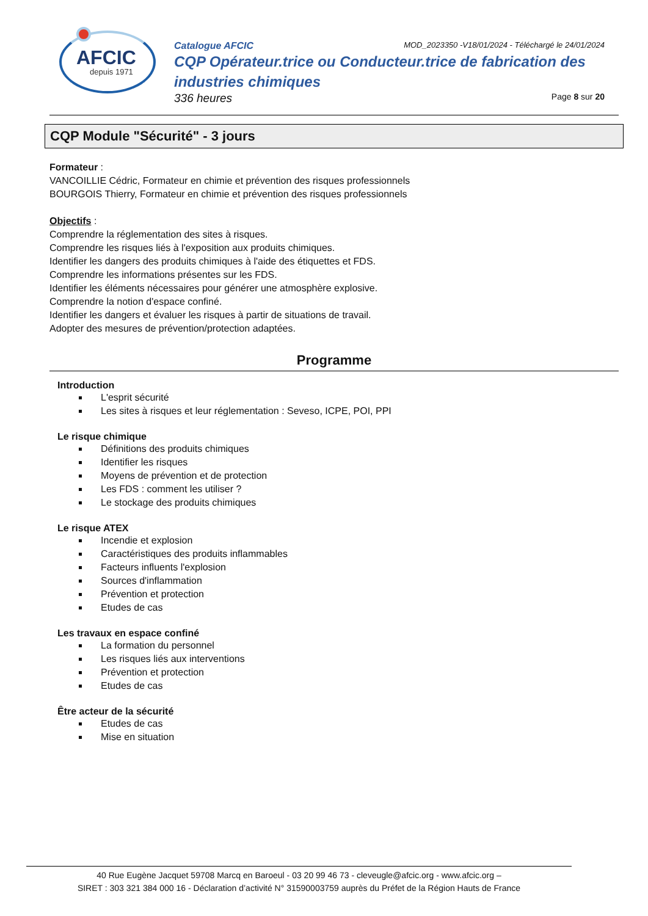AFCIC
depuis 1971
Catalogue AFCIC MOD_2023350 -V18/01/2024 - Téléchargé le 24/01/2024
CQP Opérateur.trice ou Conducteur.trice de fabrication des industries chimiques
336 heures Page 8 sur 20
CQP Module "Sécurité" - 3 jours
Formateur :
VANCOILLIE Cédric, Formateur en chimie et prévention des risques professionnels
BOURGOIS Thierry, Formateur en chimie et prévention des risques professionnels
Objectifs :
Comprendre la réglementation des sites à risques.
Comprendre les risques liés à l'exposition aux produits chimiques.
Identifier les dangers des produits chimiques à l'aide des étiquettes et FDS.
Comprendre les informations présentes sur les FDS.
Identifier les éléments nécessaires pour générer une atmosphère explosive.
Comprendre la notion d'espace confiné.
Identifier les dangers et évaluer les risques à partir de situations de travail.
Adopter des mesures de prévention/protection adaptées.
Programme
Introduction
L'esprit sécurité
Les sites à risques et leur réglementation : Seveso, ICPE, POI, PPI
Le risque chimique
Définitions des produits chimiques
Identifier les risques
Moyens de prévention et de protection
Les FDS : comment les utiliser ?
Le stockage des produits chimiques
Le risque ATEX
Incendie et explosion
Caractéristiques des produits inflammables
Facteurs influents l'explosion
Sources d'inflammation
Prévention et protection
Etudes de cas
Les travaux en espace confiné
La formation du personnel
Les risques liés aux interventions
Prévention et protection
Etudes de cas
Être acteur de la sécurité
Etudes de cas
Mise en situation
40 Rue Eugène Jacquet 59708 Marcq en Baroeul - 03 20 99 46 73 - cleveugle@afcic.org - www.afcic.org –
SIRET : 303 321 384 000 16 - Déclaration d’activité N° 31590003759 auprès du Préfet de la Région Hauts de France